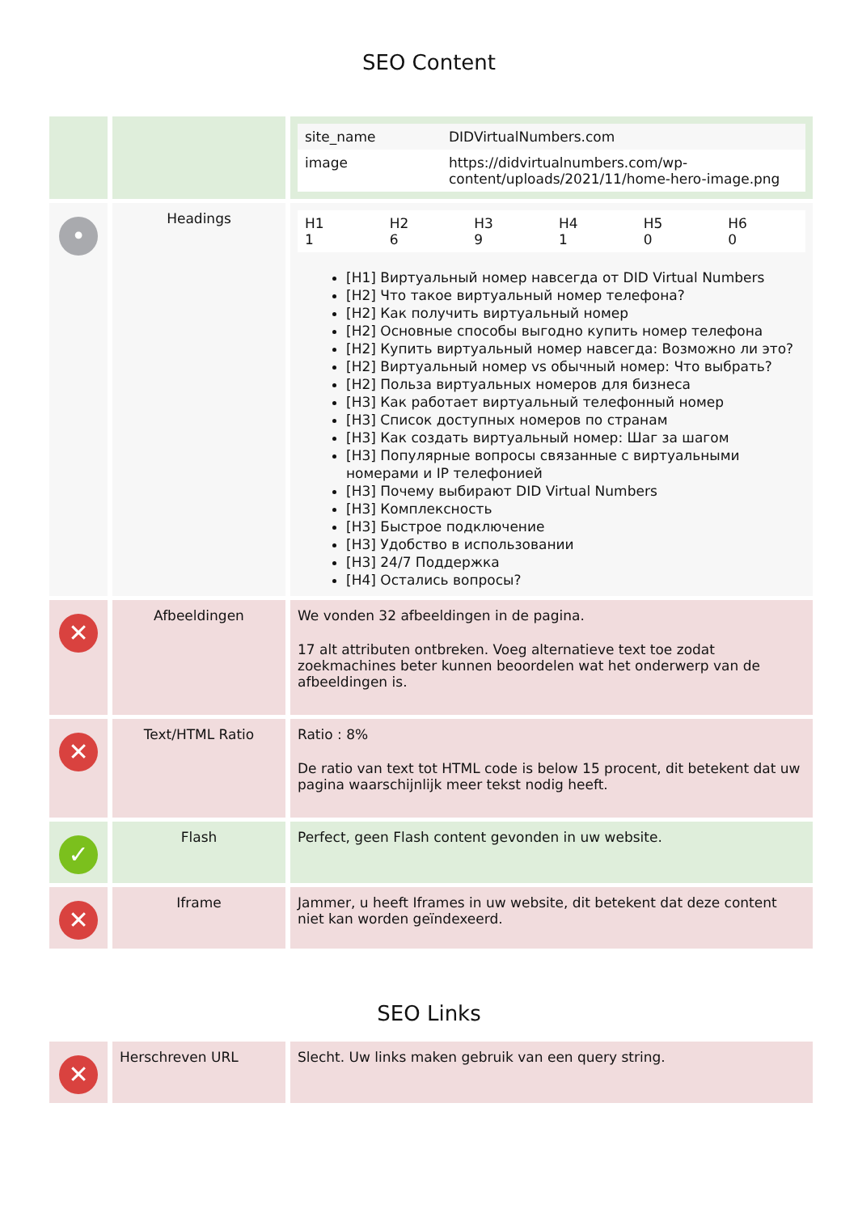SEO Content
| | | / site_name / DIDVirtualNumbers.com / / image / https://didvirtualnumbers.com/wp-content/uploads/2021/11/home-hero-image.png / |
| • | Headings | / H1 1 / H2 6 / H3 9 / H4 1 / H5 0 / H6 0 / [H1] Виртуальный номер навсегда от DID Virtual Numbers [H2] Что такое виртуальный номер телефона? [H2] Как получить виртуальный номер [H2] Основные способы выгодно купить номер телефона [H2] Купить виртуальный номер навсегда: Возможно ли это? [H2] Виртуальный номер vs обычный номер: Что выбрать? [H2] Польза виртуальных номеров для бизнеса [H3] Как работает виртуальный телефонный номер [H3] Список доступных номеров по странам [H3] Как создать виртуальный номер: Шаг за шагом [H3] Популярные вопросы связанные с виртуальными номерами и IP телефонией [H3] Почему выбирают DID Virtual Numbers [H3] Комплексность [H3] Быстрое подключение [H3] Удобство в использовании [H3] 24/7 Поддержка [H4] Остались вопросы? |
| ✕ | Afbeeldingen | We vonden 32 afbeeldingen in de pagina. 17 alt attributen ontbreken. Voeg alternatieve text toe zodat zoekmachines beter kunnen beoordelen wat het onderwerp van de afbeeldingen is. |
| ✕ | Text/HTML Ratio | Ratio : 8% De ratio van text tot HTML code is below 15 procent, dit betekent dat uw pagina waarschijnlijk meer tekst nodig heeft. |
| ✓ | Flash | Perfect, geen Flash content gevonden in uw website. |
| ✕ | Iframe | Jammer, u heeft Iframes in uw website, dit betekent dat deze content niet kan worden geïndexeerd. |
SEO Links
| ✕ | Herschreven URL | Slecht. Uw links maken gebruik van een query string. |